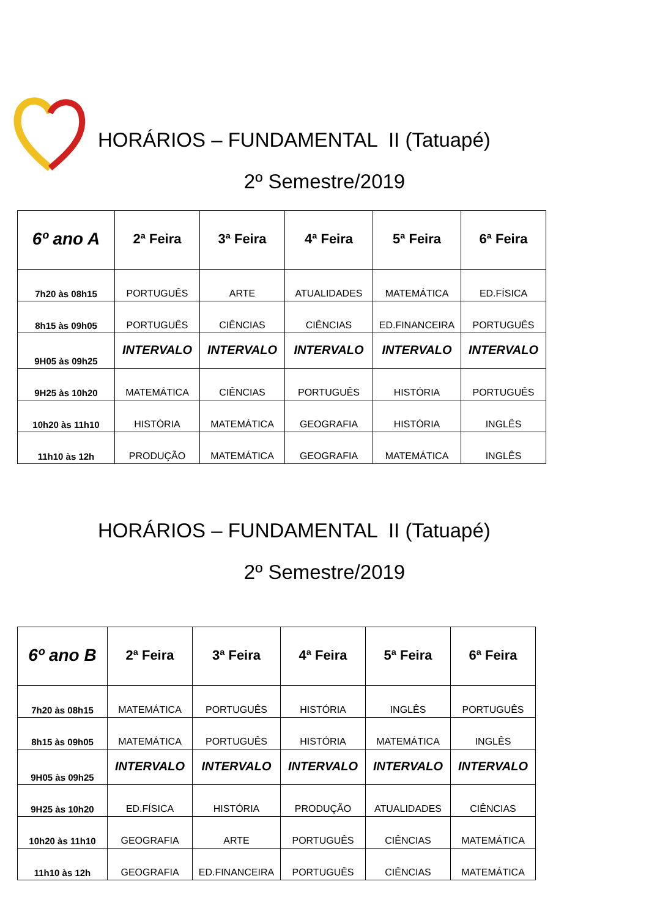HORÁRIOS – FUNDAMENTAL II (Tatuapé)
2º Semestre/2019
| 6º ano A | 2ª Feira | 3ª Feira | 4ª Feira | 5ª Feira | 6ª Feira |
| --- | --- | --- | --- | --- | --- |
| 7h20 às 08h15 | PORTUGUÊS | ARTE | ATUALIDADES | MATEMÁTICA | ED.FÍSICA |
| 8h15 às 09h05 | PORTUGUÊS | CIÊNCIAS | CIÊNCIAS | ED.FINANCEIRA | PORTUGUÊS |
| 9H05 às 09h25 | INTERVALO | INTERVALO | INTERVALO | INTERVALO | INTERVALO |
| 9H25 às 10h20 | MATEMÁTICA | CIÊNCIAS | PORTUGUÊS | HISTÓRIA | PORTUGUÊS |
| 10h20 às 11h10 | HISTÓRIA | MATEMÁTICA | GEOGRAFIA | HISTÓRIA | INGLÊS |
| 11h10 às 12h | PRODUÇÃO | MATEMÁTICA | GEOGRAFIA | MATEMÁTICA | INGLÊS |
HORÁRIOS – FUNDAMENTAL II (Tatuapé)
2º Semestre/2019
| 6º ano B | 2ª Feira | 3ª Feira | 4ª Feira | 5ª Feira | 6ª Feira |
| --- | --- | --- | --- | --- | --- |
| 7h20 às 08h15 | MATEMÁTICA | PORTUGUÊS | HISTÓRIA | INGLÊS | PORTUGUÊS |
| 8h15 às 09h05 | MATEMÁTICA | PORTUGUÊS | HISTÓRIA | MATEMÁTICA | INGLÊS |
| 9H05 às 09h25 | INTERVALO | INTERVALO | INTERVALO | INTERVALO | INTERVALO |
| 9H25 às 10h20 | ED.FÍSICA | HISTÓRIA | PRODUÇÃO | ATUALIDADES | CIÊNCIAS |
| 10h20 às 11h10 | GEOGRAFIA | ARTE | PORTUGUÊS | CIÊNCIAS | MATEMÁTICA |
| 11h10 às 12h | GEOGRAFIA | ED.FINANCEIRA | PORTUGUÊS | CIÊNCIAS | MATEMÁTICA |